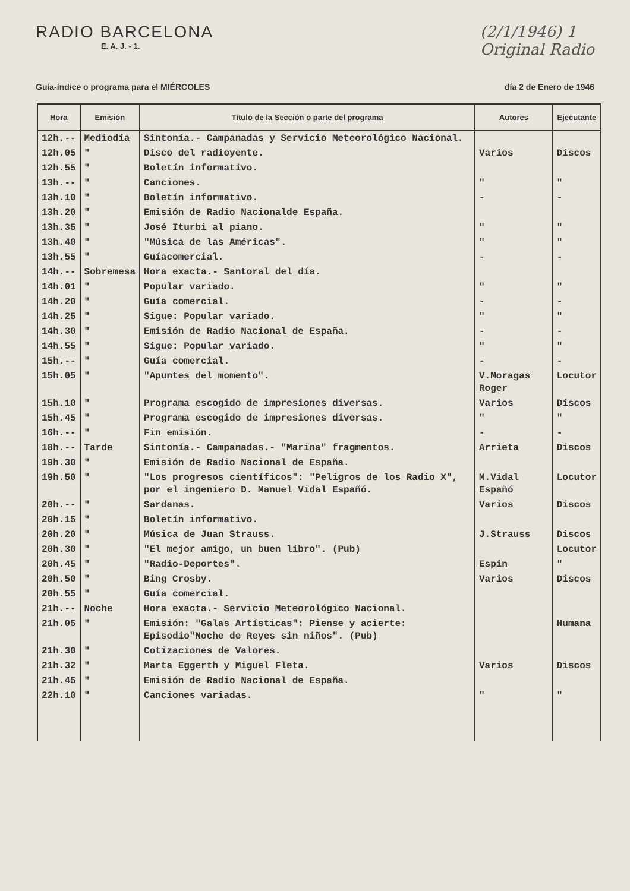RADIO BARCELONA
E. A. J. - 1.
(2/1/1946) 1
Original Radio
Guía-índice o programa para el MIÉRCOLES día 2 de Enero de 1946
| Hora | Emisión | Título de la Sección o parte del programa | Autores | Ejecutante |
| --- | --- | --- | --- | --- |
| 12h.-- | Mediodía | Sintonía.- Campanadas y Servicio Meteorológico Nacional. | | |
| 12h.05 | " | Disco del radioyente. | Varios | Discos |
| 12h.55 | " | Boletín informativo. | | |
| 13h.-- | " | Canciones. | " | " |
| 13h.10 | " | Boletín informativo. | - | - |
| 13h.20 | " | Emisión de Radio Nacionalde España. | | |
| 13h.35 | " | José Iturbi al piano. | " | " |
| 13h.40 | " | "Música de las Américas". | " | " |
| 13h.55 | " | Guíacomercial. | - | - |
| 14h.-- | Sobremesa | Hora exacta.- Santoral del día. | | |
| 14h.01 | " | Popular variado. | " | " |
| 14h.20 | " | Guía comercial. | - | - |
| 14h.25 | " | Sigue: Popular variado. | " | " |
| 14h.30 | " | Emisión de Radio Nacional de España. | - | - |
| 14h.55 | " | Sigue: Popular variado. | " | " |
| 15h.-- | " | Guía comercial. | - | - |
| 15h.05 | " | "Apuntes del momento". | V.Moragas Roger | Locutor |
| 15h.10 | " | Programa escogido de impresiones diversas. | Varios | Discos |
| 15h.45 | " | Programa escogido de impresiones diversas. | " | " |
| 16h.-- | " | Fin emisión. | - | - |
| 18h.-- | Tarde | Sintonía.- Campanadas.- "Marina" fragmentos. | Arrieta | Discos |
| 19h.30 | " | Emisión de Radio Nacional de España. | | |
| 19h.50 | " | "Los progresos científicos": "Peligros de los Radio X", por el ingeniero D. Manuel Vidal Españó. | M.Vidal Españó | Locutor |
| 20h.-- | " | Sardanas. | Varios | Discos |
| 20h.15 | " | Boletín informativo. | | |
| 20h.20 | " | Música de Juan Strauss. | J.Strauss | Discos |
| 20h.30 | " | "El mejor amigo, un buen libro". (Pub) | | Locutor |
| 20h.45 | " | "Radio-Deportes". | Espin | " |
| 20h.50 | " | Bing Crosby. | Varios | Discos |
| 20h.55 | " | Guía comercial. | | |
| 21h.-- | Noche | Hora exacta.- Servicio Meteorológico Nacional. | | |
| 21h.05 | " | Emisión: "Galas Artísticas": Piense y acierte: Episodio"Noche de Reyes sin niños". (Pub) | | Humana |
| 21h.30 | " | Cotizaciones de Valores. | | |
| 21h.32 | " | Marta Eggerth y Miguel Fleta. | Varios | Discos |
| 21h.45 | " | Emisión de Radio Nacional de España. | | |
| 22h.10 | " | Canciones variadas. | " | " |